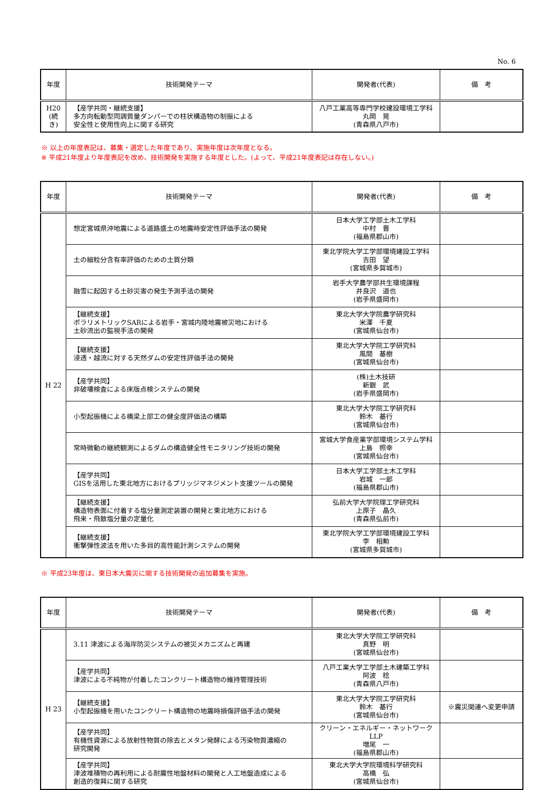No. 6
| 年度 | 技術開発テーマ | 開発者(代表) | 備 考 |
| --- | --- | --- | --- |
| H20 (続き) | 【産学共同・継続支援】 多方向転動型同調質量ダンパーでの柱状構造物の制振による 安全性と使用性向上に関する研究 | 八戸工業高等専門学校建設環境工学科 丸岡 晃 (青森県八戸市) | |
※ 以上の年度表記は、募集・選定した年度であり、実施年度は次年度となる。
※ 平成21年度より年度表記を改め、技術開発を実施する年度とした。(よって、平成21年度表記は存在しない。)
| 年度 | 技術開発テーマ | 開発者(代表) | 備 考 |
| --- | --- | --- | --- |
| H 22 | 想定宮城県沖地震による道路盛土の地震時安定性評価手法の開発 | 日本大学工学部土木工学科 中村 晋 (福島県郡山市) | |
| | 土の細粒分含有率評価のための土質分類 | 東北学院大学工学部環境建設工学科 吉田 望 (宮城県多賀城市) | |
| | 融雪に起因する土砂災害の発生予測手法の開発 | 岩手大学農学部共生環境課程 井良沢 道也 (岩手県盛岡市) | |
| | 【継続支援】 ポラリメトリックSARによる岩手・宮城内陸地震被災地における 土砂流出の監視手法の開発 | 東北大学大学院農学研究科 米澤 千夏 (宮城県仙台市) | |
| | 【継続支援】 浸透・越流に対する天然ダムの安定性評価手法の開発 | 東北大学大学院工学研究科 風間 基樹 (宮城県仙台市) | |
| | 【産学共同】 非破壊検査による床版点検システムの開発 | (株)土木技研 新銀 武 (岩手県盛岡市) | |
| | 小型起振機による橋梁上部工の健全度評価法の構築 | 東北大学大学院工学研究科 鈴木 基行 (宮城県仙台市) | |
| | 常時微動の継続観測によるダムの構造健全性モニタリング技術の開発 | 宮城大学食産業学部環境システム学科 上島 照幸 (宮城県仙台市) | |
| | 【産学共同】 GISを活用した東北地方におけるブリッジマネジメント支援ツールの開発 | 日本大学工学部土木工学科 岩城 一郎 (福島県郡山市) | |
| | 【継続支援】 構造物表面に付着する塩分量測定装置の開発と東北地方における 飛来・飛散塩分量の定量化 | 弘前大学大学院理工学研究科 上原子 晶久 (青森県弘前市) | |
| | 【継続支援】 衝撃弾性波法を用いた多目的高性能計測システムの開発 | 東北学院大学工学部環境建設工学科 李 相勲 (宮城県多賀城市) | |
※ 平成23年度は、東日本大震災に関する技術開発の追加募集を実施。
| 年度 | 技術開発テーマ | 開発者(代表) | 備 考 |
| --- | --- | --- | --- |
| H 23 | 3.11 津波による海岸防災システムの被災メカニズムと再建 | 東北大学大学院工学研究科 真野 明 (宮城県仙台市) | |
| | 【産学共同】 津波による不純物が付着したコンクリート構造物の維持管理技術 | 八戸工業大学工学部土木建築工学科 阿波 稔 (青森県八戸市) | |
| | 【継続支援】 小型起振機を用いたコンクリート構造物の地震時損傷評価手法の開発 | 東北大学大学院工学研究科 鈴木 基行 (宮城県仙台市) | ※震災関連へ変更申請 |
| | 【産学共同】 有機性資源による放射性物質の除去とメタン発酵による汚染物質濃縮の 研究開発 | クリーン・エネルギー・ネットワーク LLP 増尾 一 (福島県郡山市) | |
| | 【産学共同】 津波堆積物の再利用による耐震性地盤材料の開発と人工地盤造成による 創造的復興に関する研究 | 東北大学大学院環境科学研究科 高橋 弘 (宮城県仙台市) | |